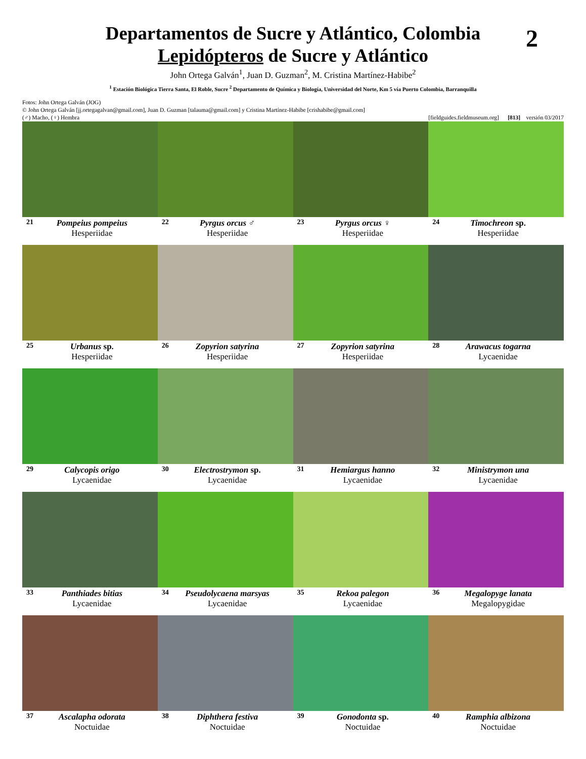2
Departamentos de Sucre y Atlántico, Colombia
Lepidópteros de Sucre y Atlántico
John Ortega Galván<sup>1</sup>, Juan D. Guzman<sup>2</sup>, M. Cristina Martínez-Habibe<sup>2</sup>
<sup>1</sup> Estación Biológica Tierra Santa, El Roble, Sucre <sup>2</sup> Departamento de Química y Biología, Universidad del Norte, Km 5 vía Puerto Colombia, Barranquilla
Fotos: John Ortega Galván (JOG)
© John Ortega Galván [jj.ortegagalvan@gmail.com], Juan D. Guzman [talauma@gmail.com] y Cristina Martínez-Habibe [crishabibe@gmail.com]
(♂) Macho, (♀) Hembra [fieldguides.fieldmuseum.org] [813] versión 03/2017
21
Pompeius pompeius
Hesperiidae
22
Pyrgus orcus ♂
Hesperiidae
23
Pyrgus orcus ♀
Hesperiidae
24
Timochreon sp.
Hesperiidae
25
Urbanus sp.
Hesperiidae
26
Zopyrion satyrina
Hesperiidae
27
Zopyrion satyrina
Hesperiidae
28
Arawacus togarna
Lycaenidae
29
Calycopis origo
Lycaenidae
30
Electrostrymon sp.
Lycaenidae
31
Hemiargus hanno
Lycaenidae
32
Ministrymon una
Lycaenidae
33
Panthiades bitias
Lycaenidae
34
Pseudolycaena marsyas
Lycaenidae
35
Rekoa palegon
Lycaenidae
36
Megalopyge lanata
Megalopygidae
37
Ascalapha odorata
Noctuidae
38
Diphthera festiva
Noctuidae
39
Gonodonta sp.
Noctuidae
40
Ramphia albizona
Noctuidae